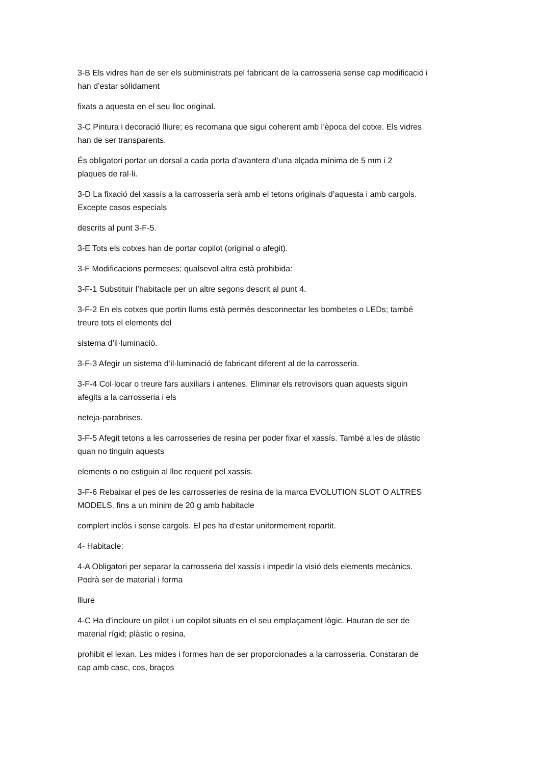3-B Els vidres han de ser els subministrats pel fabricant de la carrosseria sense cap modificació i
han d’estar sòlidament
fixats a aquesta en el seu lloc original.
3-C Pintura i decoració lliure; es recomana que sigui coherent amb l’època del cotxe. Els vidres
han de ser transparents.
És obligatori portar un dorsal a cada porta d’avantera d’una alçada mínima de 5 mm i 2
plaques de ral·li.
3-D La fixació del xassís a la carrosseria serà amb el tetons originals d’aquesta i amb cargols.
Excepte casos especials
descrits al punt 3-F-5.
3-E Tots els cotxes han de portar copilot (original o afegit).
3-F Modificacions permeses; qualsevol altra està prohibida:
3-F-1 Substituir l’habitacle per un altre segons descrit al punt 4.
3-F-2 En els cotxes que portin llums està permès desconnectar les bombetes o LEDs; també
treure tots el elements del
sistema d’il·luminació.
3-F-3 Afegir un sistema d’il·luminació de fabricant diferent al de la carrosseria.
3-F-4 Col·locar o treure fars auxiliars i antenes. Eliminar els retrovisors quan aquests siguin
afegits a la carrosseria i els
neteja-parabrises.
3-F-5 Afegit tetons a les carrosseries de resina per poder fixar el xassís. També a les de plàstic
quan no tinguin aquests
elements o no estiguin al lloc requerit pel xassís.
3-F-6 Rebaixar el pes de les carrosseries de resina de la marca EVOLUTION SLOT O ALTRES
MODELS. fins a un mínim de 20 g amb habitacle
complert inclòs i sense cargols. El pes ha d’estar uniformement repartit.
4- Habitacle:
4-A Obligatori per separar la carrosseria del xassís i impedir la visió dels elements mecànics.
Podrà ser de material i forma
lliure
4-C Ha d’incloure un pilot i un copilot situats en el seu emplaçament lògic. Hauran de ser de
material rígid; plàstic o resina,
prohibit el lexan. Les mides i formes han de ser proporcionades a la carrosseria. Constaran de
cap amb casc, cos, braços